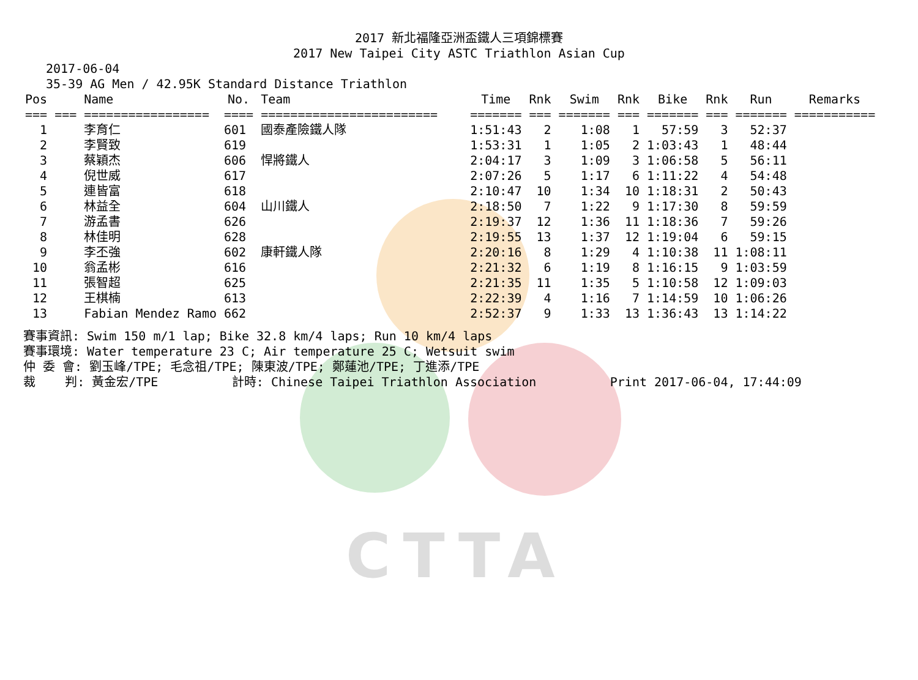CTTA
2017 新北福隆亞洲盃鐵人三項錦標賽
2017 New Taipei City ASTC Triathlon Asian Cup
2017-06-04
35-39 AG Men / 42.95K Standard Distance Triathlon
| Pos | | Name | No. | Team | Time | Rnk | Swim | Rnk | Bike | Rnk | Run | Remarks |
| --- | --- | --- | --- | --- | --- | --- | --- | --- | --- | --- | --- | --- |
| === | === | ================= | ==== | ======================== | ======= | === | ======= | === | ======= | === | ======= | =========== |
| 1 | | 李育仁 | 601 | 國泰產險鐵人隊 | 1:51:43 | 2 | 1:08 | 1 | 57:59 | 3 | 52:37 | |
| 2 | | 李賢致 | 619 | | 1:53:31 | 1 | 1:05 | 2 | 1:03:43 | 1 | 48:44 | |
| 3 | | 蔡穎杰 | 606 | 悍將鐵人 | 2:04:17 | 3 | 1:09 | 3 | 1:06:58 | 5 | 56:11 | |
| 4 | | 倪世威 | 617 | | 2:07:26 | 5 | 1:17 | 6 | 1:11:22 | 4 | 54:48 | |
| 5 | | 連皆富 | 618 | | 2:10:47 | 10 | 1:34 | 10 | 1:18:31 | 2 | 50:43 | |
| 6 | | 林益全 | 604 | 山川鐵人 | 2:18:50 | 7 | 1:22 | 9 | 1:17:30 | 8 | 59:59 | |
| 7 | | 游孟書 | 626 | | 2:19:37 | 12 | 1:36 | 11 | 1:18:36 | 7 | 59:26 | |
| 8 | | 林佳明 | 628 | | 2:19:55 | 13 | 1:37 | 12 | 1:19:04 | 6 | 59:15 | |
| 9 | | 李丕強 | 602 | 康軒鐵人隊 | 2:20:16 | 8 | 1:29 | 4 | 1:10:38 | 11 | 1:08:11 | |
| 10 | | 翁孟彬 | 616 | | 2:21:32 | 6 | 1:19 | 8 | 1:16:15 | 9 | 1:03:59 | |
| 11 | | 張智超 | 625 | | 2:21:35 | 11 | 1:35 | 5 | 1:10:58 | 12 | 1:09:03 | |
| 12 | | 王棋楠 | 613 | | 2:22:39 | 4 | 1:16 | 7 | 1:14:59 | 10 | 1:06:26 | |
| 13 | | Fabian Mendez Ramo | 662 | | 2:52:37 | 9 | 1:33 | 13 | 1:36:43 | 13 | 1:14:22 | |
賽事資訊: Swim 150 m/1 lap; Bike 32.8 km/4 laps; Run 10 km/4 laps 賽事環境: Water temperature 23 C; Air temperature 25 C; Wetsuit swim 仲 委 會: 劉玉峰/TPE; 毛念祖/TPE; 陳東波/TPE; 鄭蓮池/TPE; 丁進添/TPE 裁 判: 黃金宏/TPE 計時: Chinese Taipei Triathlon Association Print 2017-06-04, 17:44:09